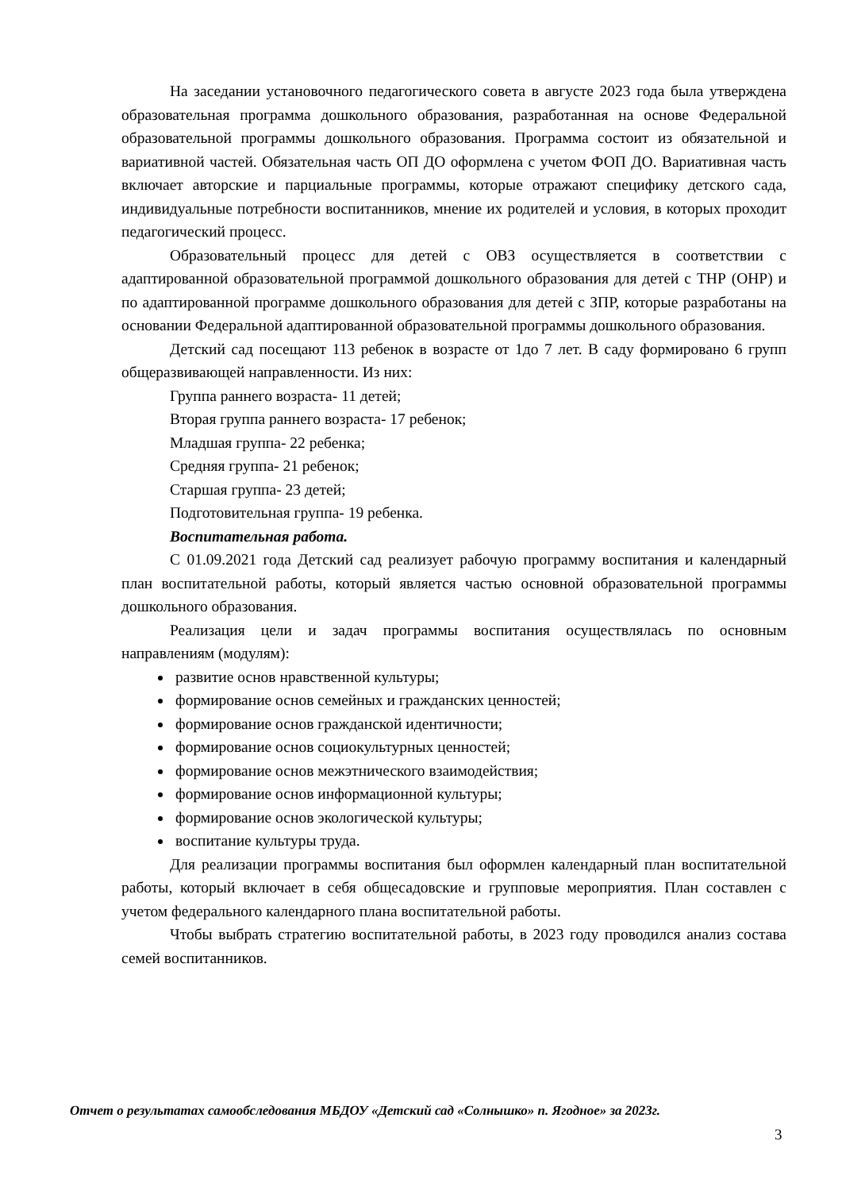На заседании установочного педагогического совета в августе 2023 года была утверждена образовательная программа дошкольного образования, разработанная на основе Федеральной образовательной программы дошкольного образования. Программа состоит из обязательной и вариативной частей. Обязательная часть ОП ДО оформлена с учетом ФОП ДО. Вариативная часть включает авторские и парциальные программы, которые отражают специфику детского сада, индивидуальные потребности воспитанников, мнение их родителей и условия, в которых проходит педагогический процесс.
Образовательный процесс для детей с ОВЗ осуществляется в соответствии с адаптированной образовательной программой дошкольного образования для детей с ТНР (ОНР) и по адаптированной программе дошкольного образования для детей с ЗПР, которые разработаны на основании Федеральной адаптированной образовательной программы дошкольного образования.
Детский сад посещают 113 ребенок в возрасте от 1до 7 лет. В саду формировано 6 групп общеразвивающей направленности. Из них:
Группа раннего возраста- 11 детей;
Вторая группа раннего возраста- 17 ребенок;
Младшая группа- 22 ребенка;
Средняя группа- 21 ребенок;
Старшая группа- 23 детей;
Подготовительная группа- 19 ребенка.
Воспитательная работа.
С 01.09.2021 года Детский сад реализует рабочую программу воспитания и календарный план воспитательной работы, который является частью основной образовательной программы дошкольного образования.
Реализация цели и задач программы воспитания осуществлялась по основным направлениям (модулям):
развитие основ нравственной культуры;
формирование основ семейных и гражданских ценностей;
формирование основ гражданской идентичности;
формирование основ социокультурных ценностей;
формирование основ межэтнического взаимодействия;
формирование основ информационной культуры;
формирование основ экологической культуры;
воспитание культуры труда.
Для реализации программы воспитания был оформлен календарный план воспитательной работы, который включает в себя общесадовские и групповые мероприятия. План составлен с учетом федерального календарного плана воспитательной работы.
Чтобы выбрать стратегию воспитательной работы, в 2023 году проводился анализ состава семей воспитанников.
Отчет о результатах самообследования МБДОУ «Детский сад «Солнышко» п. Ягодное» за 2023г.
3